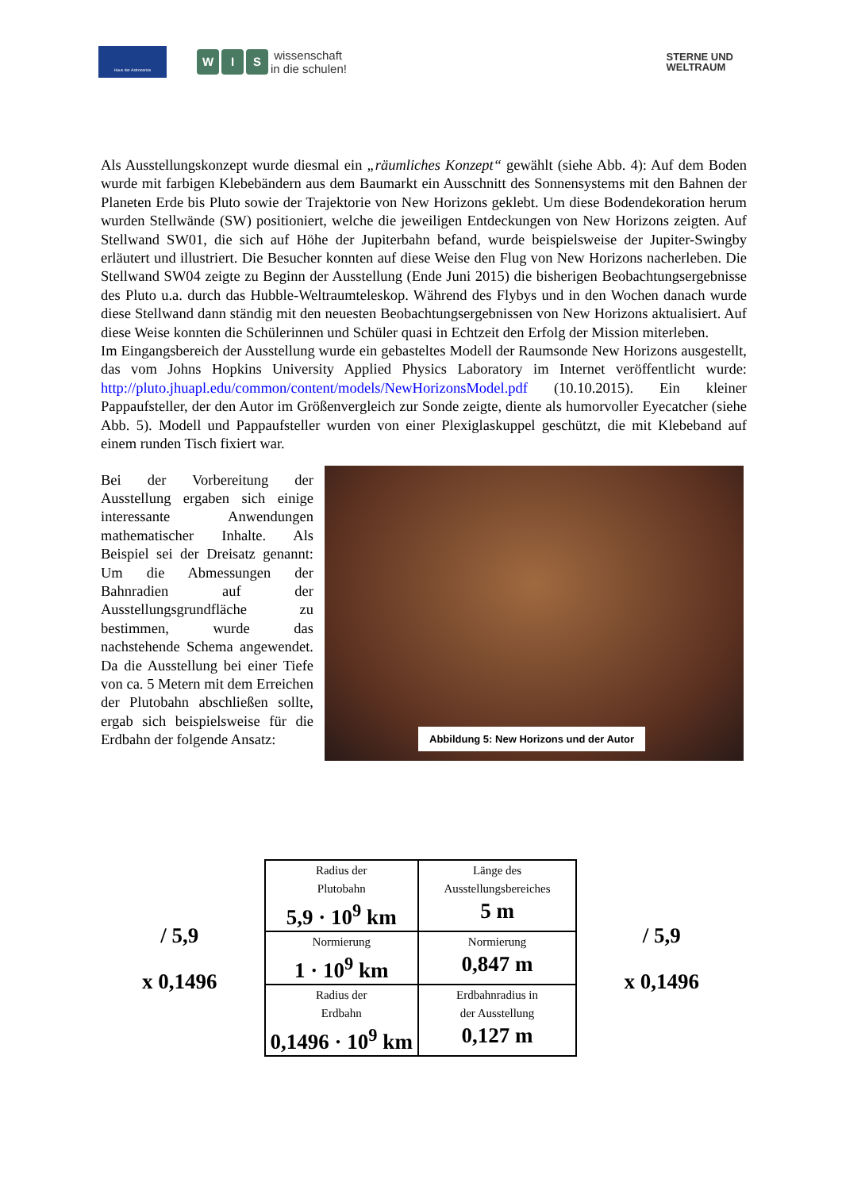Haus der Astronomie
W I S wissenschaft
in die schulen!
STERNE UND
WELTRAUM
Als Ausstellungskonzept wurde diesmal ein „räumliches Konzept“ gewählt (siehe Abb. 4): Auf dem Boden wurde mit farbigen Klebebändern aus dem Baumarkt ein Ausschnitt des Sonnensystems mit den Bahnen der Planeten Erde bis Pluto sowie der Trajektorie von New Horizons geklebt. Um diese Bodendekoration herum wurden Stellwände (SW) positioniert, welche die jeweiligen Entdeckungen von New Horizons zeigten. Auf Stellwand SW01, die sich auf Höhe der Jupiterbahn befand, wurde beispielsweise der Jupiter-Swingby erläutert und illustriert. Die Besucher konnten auf diese Weise den Flug von New Horizons nacherleben. Die Stellwand SW04 zeigte zu Beginn der Ausstellung (Ende Juni 2015) die bisherigen Beobachtungsergebnisse des Pluto u.a. durch das Hubble-Weltraumteleskop. Während des Flybys und in den Wochen danach wurde diese Stellwand dann ständig mit den neuesten Beobachtungsergebnissen von New Horizons aktualisiert. Auf diese Weise konnten die Schülerinnen und Schüler quasi in Echtzeit den Erfolg der Mission miterleben.
Im Eingangsbereich der Ausstellung wurde ein gebasteltes Modell der Raumsonde New Horizons ausgestellt, das vom Johns Hopkins University Applied Physics Laboratory im Internet veröffentlicht wurde: http://pluto.jhuapl.edu/common/content/models/NewHorizonsModel.pdf (10.10.2015). Ein kleiner Pappaufsteller, der den Autor im Größenvergleich zur Sonde zeigte, diente als humorvoller Eyecatcher (siehe Abb. 5). Modell und Pappaufsteller wurden von einer Plexiglaskuppel geschützt, die mit Klebeband auf einem runden Tisch fixiert war.
Bei der Vorbereitung der Ausstellung ergaben sich einige interessante Anwendungen mathematischer Inhalte. Als Beispiel sei der Dreisatz genannt: Um die Abmessungen der Bahnradien auf der Ausstellungsgrundfläche zu bestimmen, wurde das nachstehende Schema angewendet. Da die Ausstellung bei einer Tiefe von ca. 5 Metern mit dem Erreichen der Plutobahn abschließen sollte, ergab sich beispielsweise für die Erdbahn der folgende Ansatz:
Abbildung 5: New Horizons und der Autor
/ 5,9
x 0,1496
| Radius der Plutobahn 5,9 · 10<sup>9</sup> km | Länge des Ausstellungsbereiches 5 m |
| Normierung 1 · 10<sup>9</sup> km | Normierung 0,847 m |
| Radius der Erdbahn 0,1496 · 10<sup>9</sup> km | Erdbahnradius in der Ausstellung 0,127 m |
/ 5,9
x 0,1496